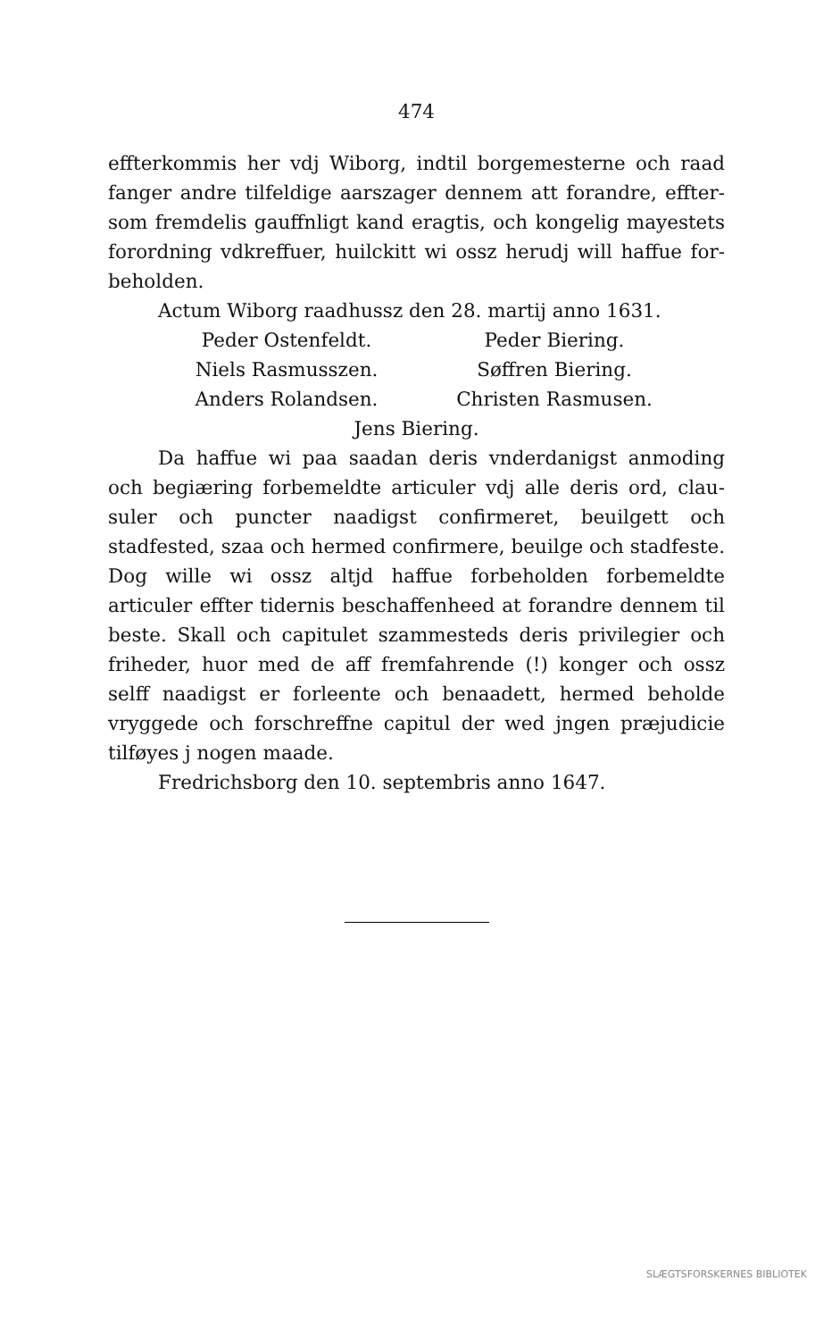474
effterkommis her vdj Wiborg, indtil borgemesterne och raad fanger andre tilfeldige aarszager dennem att forandre, effter­som fremdelis gauffnligt kand eragtis, och kongelig mayestets forordning vdkreffuer, huilckitt wi ossz herudj will haffue for­beholden.
Actum Wiborg raadhussz den 28. martij anno 1631.
Peder Ostenfeldt.
Peder Biering.
Niels Rasmusszen.
Søffren Biering.
Anders Rolandsen.
Christen Rasmusen.
Jens Biering.
Da haffue wi paa saadan deris vnderdanigst anmoding och begiæring forbemeldte articuler vdj alle deris ord, clau­suler och puncter naadigst confirmeret, beuilgett och stadfested, szaa och hermed confirmere, beuilge och stadfeste. Dog wille wi ossz altjd haffue forbeholden forbemeldte articuler effter tidernis beschaffenheed at forandre dennem til beste. Skall och capitulet szammesteds deris privilegier och friheder, huor med de aff fremfahrende (!) konger och ossz selff naadigst er forleente och benaadett, hermed beholde vryggede och for­schreffne capitul der wed jngen præjudicie tilføyes j nogen maade.
Fredrichsborg den 10. septembris anno 1647.
SLÆGTSFORSKERNES BIBLIOTEK